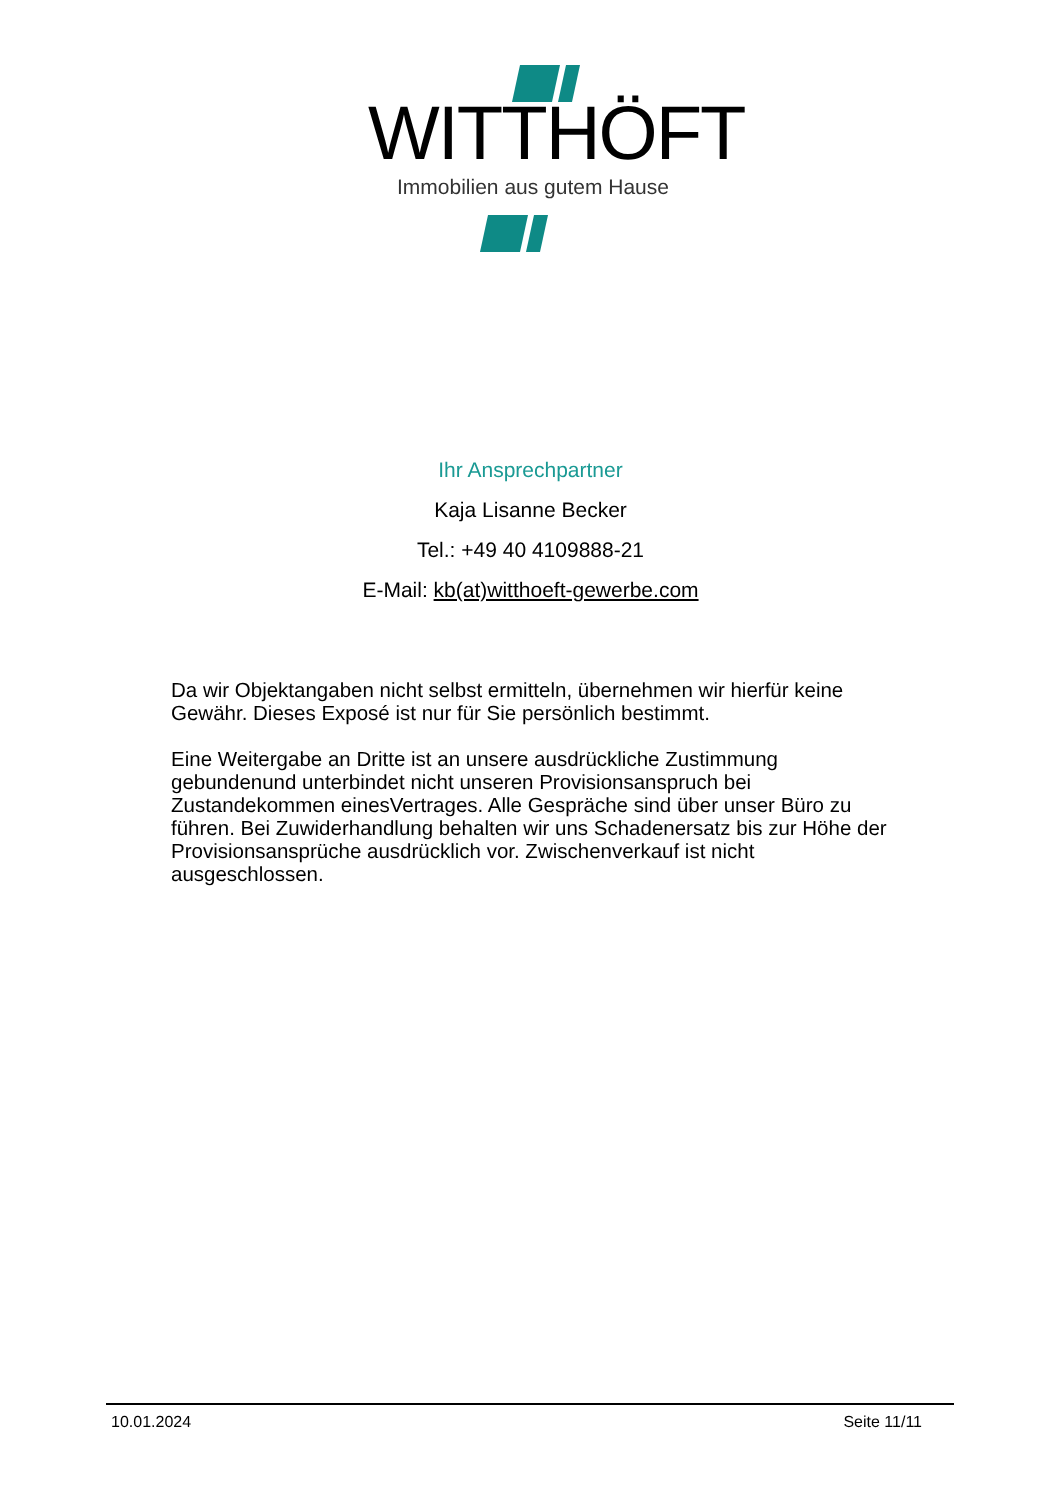WITTHÖFT
Immobilien aus gutem Hause
Ihr Ansprechpartner
Kaja Lisanne Becker
Tel.: +49 40 4109888-21
E-Mail: kb(at)witthoeft-gewerbe.com
Da wir Objektangaben nicht selbst ermitteln, übernehmen wir hierfür keine Gewähr. Dieses Exposé ist nur für Sie persönlich bestimmt.
Eine Weitergabe an Dritte ist an unsere ausdrückliche Zustimmung gebundenund unterbindet nicht unseren Provisionsanspruch bei Zustandekommen einesVertrages. Alle Gespräche sind über unser Büro zu führen. Bei Zuwiderhandlung behalten wir uns Schadenersatz bis zur Höhe der Provisionsansprüche ausdrücklich vor. Zwischenverkauf ist nicht ausgeschlossen.
10.01.2024 Seite 11/11